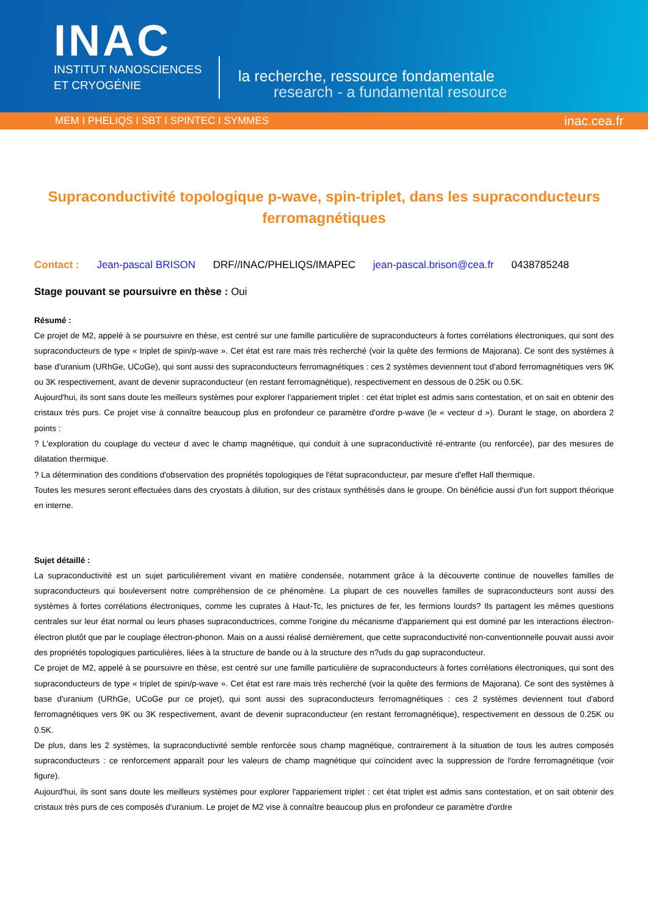INAC
INSTITUT NANOSCIENCES
ET CRYOGÉNIE
la recherche, ressource fondamentale
research - a fundamental resource
MEM I PHELIQS I SBT I SPINTEC I SYMMES inac.cea.fr
Supraconductivité topologique p-wave, spin-triplet, dans les supraconducteurs ferromagnétiques
Contact : Jean-pascal BRISON DRF//INAC/PHELIQS/IMAPEC jean-pascal.brison@cea.fr 0438785248
Stage pouvant se poursuivre en thèse : Oui
Résumé :
Ce projet de M2, appelé à se poursuivre en thèse, est centré sur une famille particulière de supraconducteurs à fortes corrélations électroniques, qui sont des supraconducteurs de type « triplet de spin/p-wave ». Cet état est rare mais très recherché (voir la quête des fermions de Majorana). Ce sont des systèmes à base d'uranium (URhGe, UCoGe), qui sont aussi des supraconducteurs ferromagnétiques : ces 2 systèmes deviennent tout d'abord ferromagnétiques vers 9K ou 3K respectivement, avant de devenir supraconducteur (en restant ferromagnétique), respectivement en dessous de 0.25K ou 0.5K.
Aujourd'hui, ils sont sans doute les meilleurs systèmes pour explorer l'appariement triplet : cet état triplet est admis sans contestation, et on sait en obtenir des cristaux très purs. Ce projet vise à connaître beaucoup plus en profondeur ce paramètre d'ordre p-wave (le « vecteur d »). Durant le stage, on abordera 2 points :
? L'exploration du couplage du vecteur d avec le champ magnétique, qui conduit à une supraconductivité ré-entrante (ou renforcée), par des mesures de dilatation thermique.
? La détermination des conditions d'observation des propriétés topologiques de l'état supraconducteur, par mesure d'effet Hall thermique.
Toutes les mesures seront effectuées dans des cryostats à dilution, sur des cristaux synthétisés dans le groupe. On bénéficie aussi d'un fort support théorique en interne.
Sujet détaillé :
La supraconductivité est un sujet particulièrement vivant en matière condensée, notamment grâce à la découverte continue de nouvelles familles de supraconducteurs qui bouleversent notre compréhension de ce phénomène. La plupart de ces nouvelles familles de supraconducteurs sont aussi des systèmes à fortes corrélations électroniques, comme les cuprates à Haut-Tc, les pnictures de fer, les fermions lourds? Ils partagent les mêmes questions centrales sur leur état normal ou leurs phases supraconductrices, comme l'origine du mécanisme d'appariement qui est dominé par les interactions électron-électron plutôt que par le couplage électron-phonon. Mais on a aussi réalisé dernièrement, que cette supraconductivité non-conventionnelle pouvait aussi avoir des propriétés topologiques particulières, liées à la structure de bande ou à la structure des n?uds du gap supraconducteur.
Ce projet de M2, appelé à se poursuivre en thèse, est centré sur une famille particulière de supraconducteurs à fortes corrélations électroniques, qui sont des supraconducteurs de type « triplet de spin/p-wave ». Cet état est rare mais très recherché (voir la quête des fermions de Majorana). Ce sont des systèmes à base d'uranium (URhGe, UCoGe pur ce projet), qui sont aussi des supraconducteurs ferromagnétiques : ces 2 systèmes deviennent tout d'abord ferromagnétiques vers 9K ou 3K respectivement, avant de devenir supraconducteur (en restant ferromagnétique), respectivement en dessous de 0.25K ou 0.5K.
De plus, dans les 2 systèmes, la supraconductivité semble renforcée sous champ magnétique, contrairement à la situation de tous les autres composés supraconducteurs : ce renforcement apparaît pour les valeurs de champ magnétique qui coïncident avec la suppression de l'ordre ferromagnétique (voir figure).
Aujourd'hui, ils sont sans doute les meilleurs systèmes pour explorer l'appariement triplet : cet état triplet est admis sans contestation, et on sait obtenir des cristaux très purs de ces composés d'uranium. Le projet de M2 vise à connaître beaucoup plus en profondeur ce paramètre d'ordre